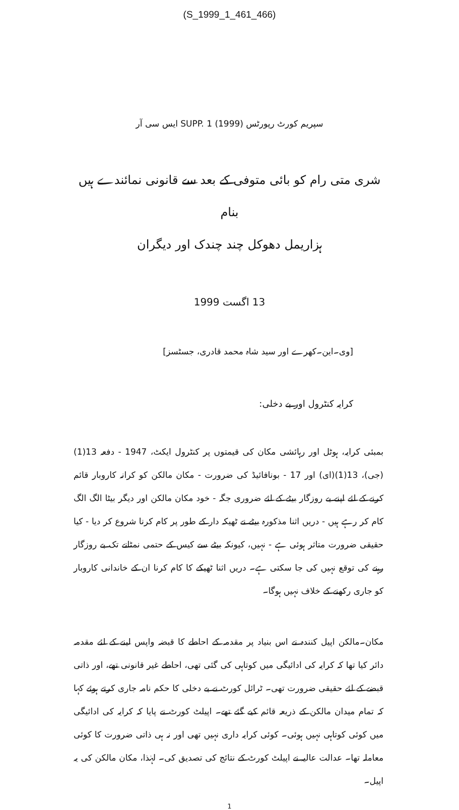(S_1999_1_461_466)
سپریم کورٹ رپورٹس (1999) SUPP. 1 ایس سی آر
شری متی رام کو بائی متوفی کے بعد سے قانونی نمائندے ہیں
بنام
ہزاریمل دھوکل چند چندک اور دیگران
13 اگست 1999
[وی۔این۔کھرے اور سید شاہ محمد قادری، جسٹسز]
کرایہ کنٹرول اور بے دخلی:
بمبئی کرایہ، ہوٹل اور رہائشی مکان کی قیمتوں پر کنٹرول ایکٹ، 1947 - دفعہ 13(1)(جی)، 13(1)(ای) اور 17 - بونافائیڈ کی ضرورت - مکان مالکن کو کرانہ کاروبار قائم کرنے کے لئے اپنے بے روزگار بیٹے کے لئے ضروری جگہ - خود مکان مالکن اور دیگر بیٹا الگ الگ کام کر رہے ہیں - دریں اثنا مذکورہ بیٹے نے ٹھیکہ دار کے طور پر کام کرنا شروع کر دیا - کیا حقیقی ضرورت متاثر ہوئی ہے - نہیں، کیونکہ بیٹے سے کیس کے حتمی نمٹانے تک بے روزگار رہنے کی توقع نہیں کی جا سکتی ہے۔ دریں اثنا ٹھیکے کا کام کرنا ان کے خاندانی کاروبار کو جاری رکھنے کے خلاف نہیں ہوگا۔
مکان۔مالکن اپیل کنندہ نے اس بنیاد پر مقدمہ کے احاطے کا قبضہ واپس لینے کے لئے مقدمہ دائر کیا تھا کہ کرایہ کی ادائیگی میں کوتاہی کی گئی تھی، احاطے غیر قانونی تھے، اور ذاتی قبضے کے لئے حقیقی ضرورت تھی۔ ٹرائل کورٹ نے بے دخلی کا حکم نامہ جاری کرتے ہوئے کہا کہ تمام میدان مالکن کے ذریعہ قائم کیے گئے تھے۔ اپیلٹ کورٹ نے پایا کہ کرایہ کی ادائیگی میں کوئی کوتاہی نہیں ہوئی۔ کوئی کرایہ داری نہیں تھی اور نہ ہی ذاتی ضرورت کا کوئی معاملہ تھا۔ عدالت عالیہ نے اپیلٹ کورٹ کے نتائج کی تصدیق کی۔ لہٰذا، مکان مالکن کی یہ اپیل۔
1